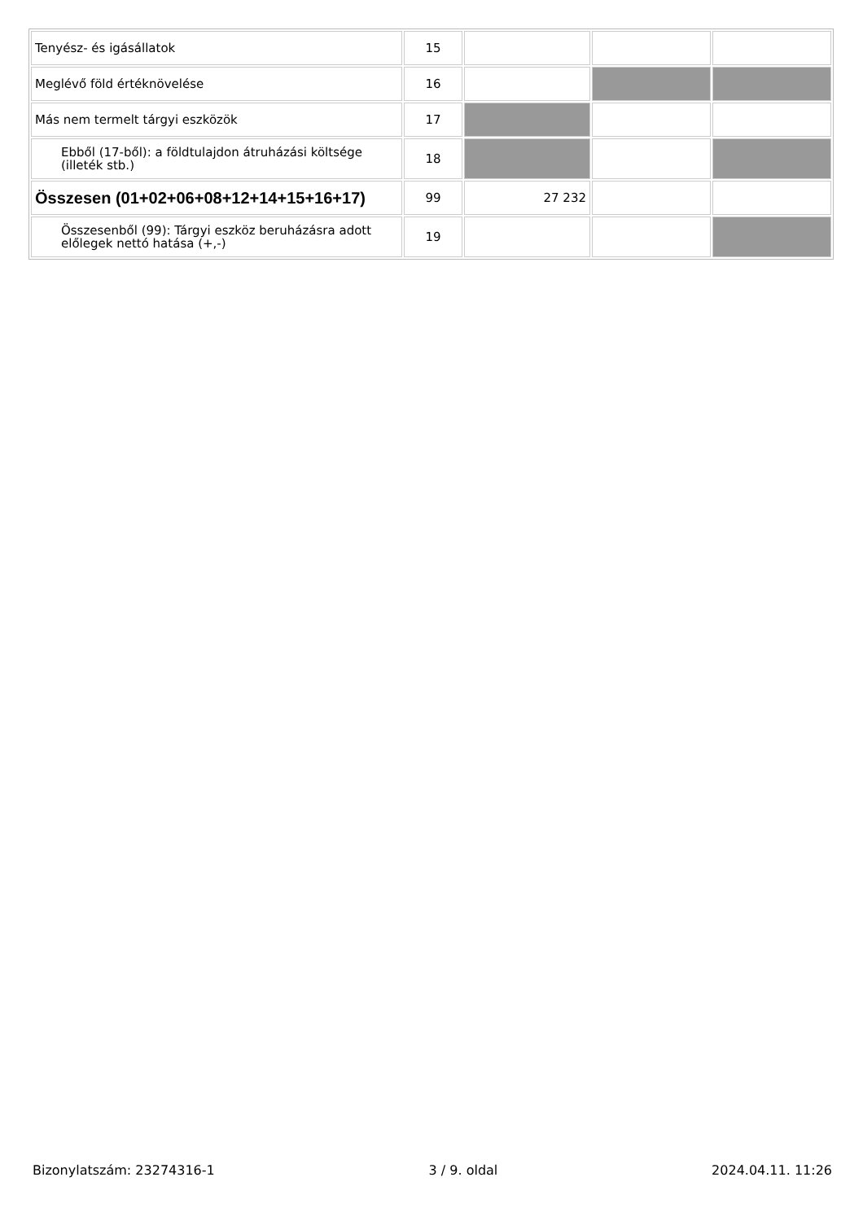| Tenyész- és igásállatok | 15 | | | |
| Meglévő föld értéknövelése | 16 | | | |
| Más nem termelt tárgyi eszközök | 17 | | | |
| Ebből (17-ből): a földtulajdon átruházási költsége (illeték stb.) | 18 | | | |
| Összesen (01+02+06+08+12+14+15+16+17) | 99 | 27 232 | | |
| Összesenből (99): Tárgyi eszköz beruházásra adott előlegek nettó hatása (+,-) | 19 | | | |
Bizonylatszám: 23274316-1 3 / 9. oldal 2024.04.11. 11:26